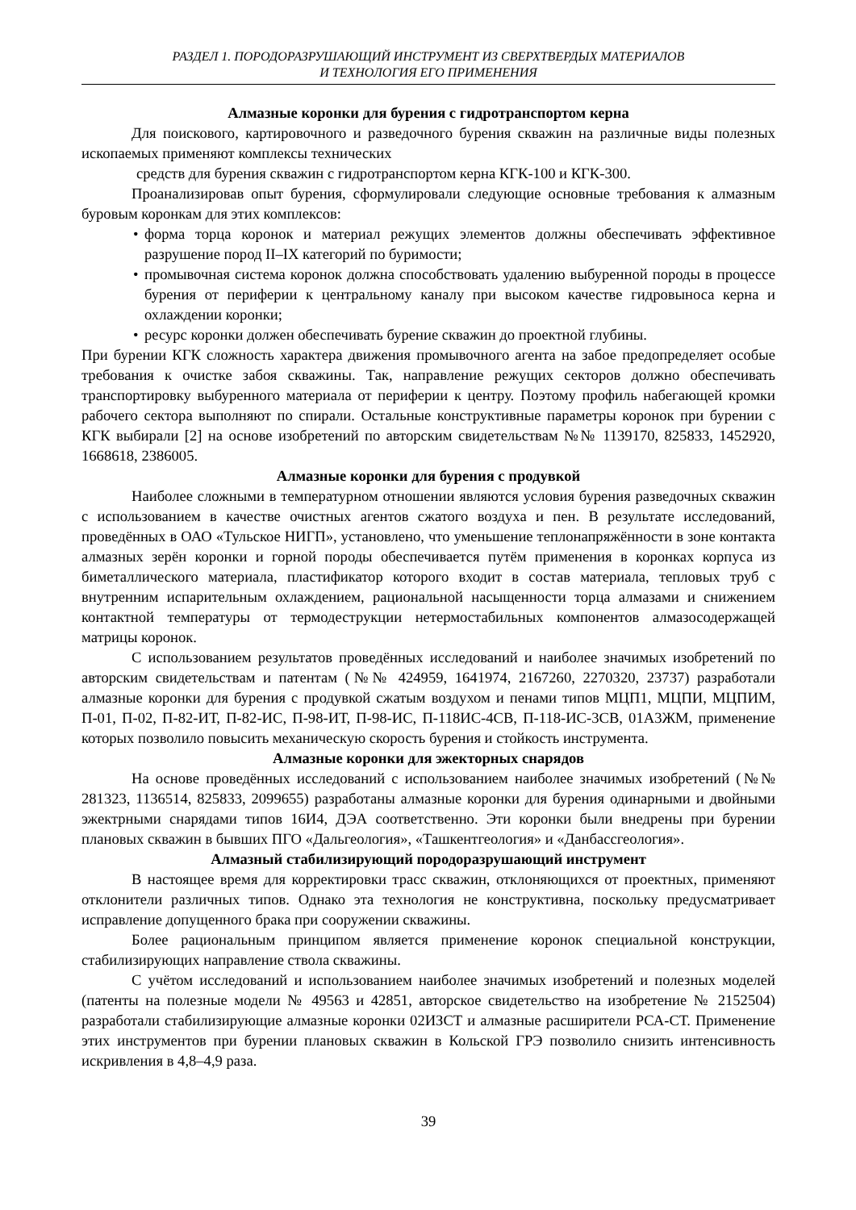РАЗДЕЛ 1. ПОРОДОРАЗРУШАЮЩИЙ ИНСТРУМЕНТ ИЗ СВЕРХТВЕРДЫХ МАТЕРИАЛОВ
И ТЕХНОЛОГИЯ ЕГО ПРИМЕНЕНИЯ
Алмазные коронки для бурения с гидротранспортом керна
Для поискового, картировочного и разведочного бурения скважин на различные виды полезных ископаемых применяют комплексы технических
средств для бурения скважин с гидротранспортом керна КГК-100 и КГК-300.
Проанализировав опыт бурения, сформулировали следующие основные требования к алмазным буровым коронкам для этих комплексов:
• форма торца коронок и материал режущих элементов должны обеспечивать эффективное разрушение пород II–IX категорий по буримости;
• промывочная система коронок должна способствовать удалению выбуренной породы в процессе бурения от периферии к центральному каналу при высоком качестве гидровыноса керна и охлаждении коронки;
• ресурс коронки должен обеспечивать бурение скважин до проектной глубины.
При бурении КГК сложность характера движения промывочного агента на забое предопределяет особые требования к очистке забоя скважины. Так, направление режущих секторов должно обеспечивать транспортировку выбуренного материала от периферии к центру. Поэтому профиль набегающей кромки рабочего сектора выполняют по спирали. Остальные конструктивные параметры коронок при бурении с КГК выбирали [2] на основе изобретений по авторским свидетельствам №№ 1139170, 825833, 1452920, 1668618, 2386005.
Алмазные коронки для бурения с продувкой
Наиболее сложными в температурном отношении являются условия бурения разведочных скважин с использованием в качестве очистных агентов сжатого воздуха и пен. В результате исследований, проведённых в ОАО «Тульское НИГП», установлено, что уменьшение теплонапряжённости в зоне контакта алмазных зерён коронки и горной породы обеспечивается путём применения в коронках корпуса из биметаллического материала, пластификатор которого входит в состав материала, тепловых труб с внутренним испарительным охлаждением, рациональной насыщенности торца алмазами и снижением контактной температуры от термодеструкции нетермостабильных компонентов алмазосодержащей матрицы коронок.
С использованием результатов проведённых исследований и наиболее значимых изобретений по авторским свидетельствам и патентам (№№ 424959, 1641974, 2167260, 2270320, 23737) разработали алмазные коронки для бурения с продувкой сжатым воздухом и пенами типов МЦП1, МЦПИ, МЦПИМ, П-01, П-02, П-82-ИТ, П-82-ИС, П-98-ИТ, П-98-ИС, П-118ИС-4СВ, П-118-ИС-3СВ, 01А3ЖМ, применение которых позволило повысить механическую скорость бурения и стойкость инструмента.
Алмазные коронки для эжекторных снарядов
На основе проведённых исследований с использованием наиболее значимых изобретений (№№ 281323, 1136514, 825833, 2099655) разработаны алмазные коронки для бурения одинарными и двойными эжектрными снарядами типов 16И4, ДЭА соответственно. Эти коронки были внедрены при бурении плановых скважин в бывших ПГО «Дальгеология», «Ташкентгеология» и «Данбассгеология».
Алмазный стабилизирующий породоразрушающий инструмент
В настоящее время для корректировки трасс скважин, отклоняющихся от проектных, применяют отклонители различных типов. Однако эта технология не конструктивна, поскольку предусматривает исправление допущенного брака при сооружении скважины.
Более рациональным принципом является применение коронок специальной конструкции, стабилизирующих направление ствола скважины.
С учётом исследований и использованием наиболее значимых изобретений и полезных моделей (патенты на полезные модели № 49563 и 42851, авторское свидетельство на изобретение № 2152504) разработали стабилизирующие алмазные коронки 02ИЗСТ и алмазные расширители РСА-СТ. Применение этих инструментов при бурении плановых скважин в Кольской ГРЭ позволило снизить интенсивность искривления в 4,8–4,9 раза.
39